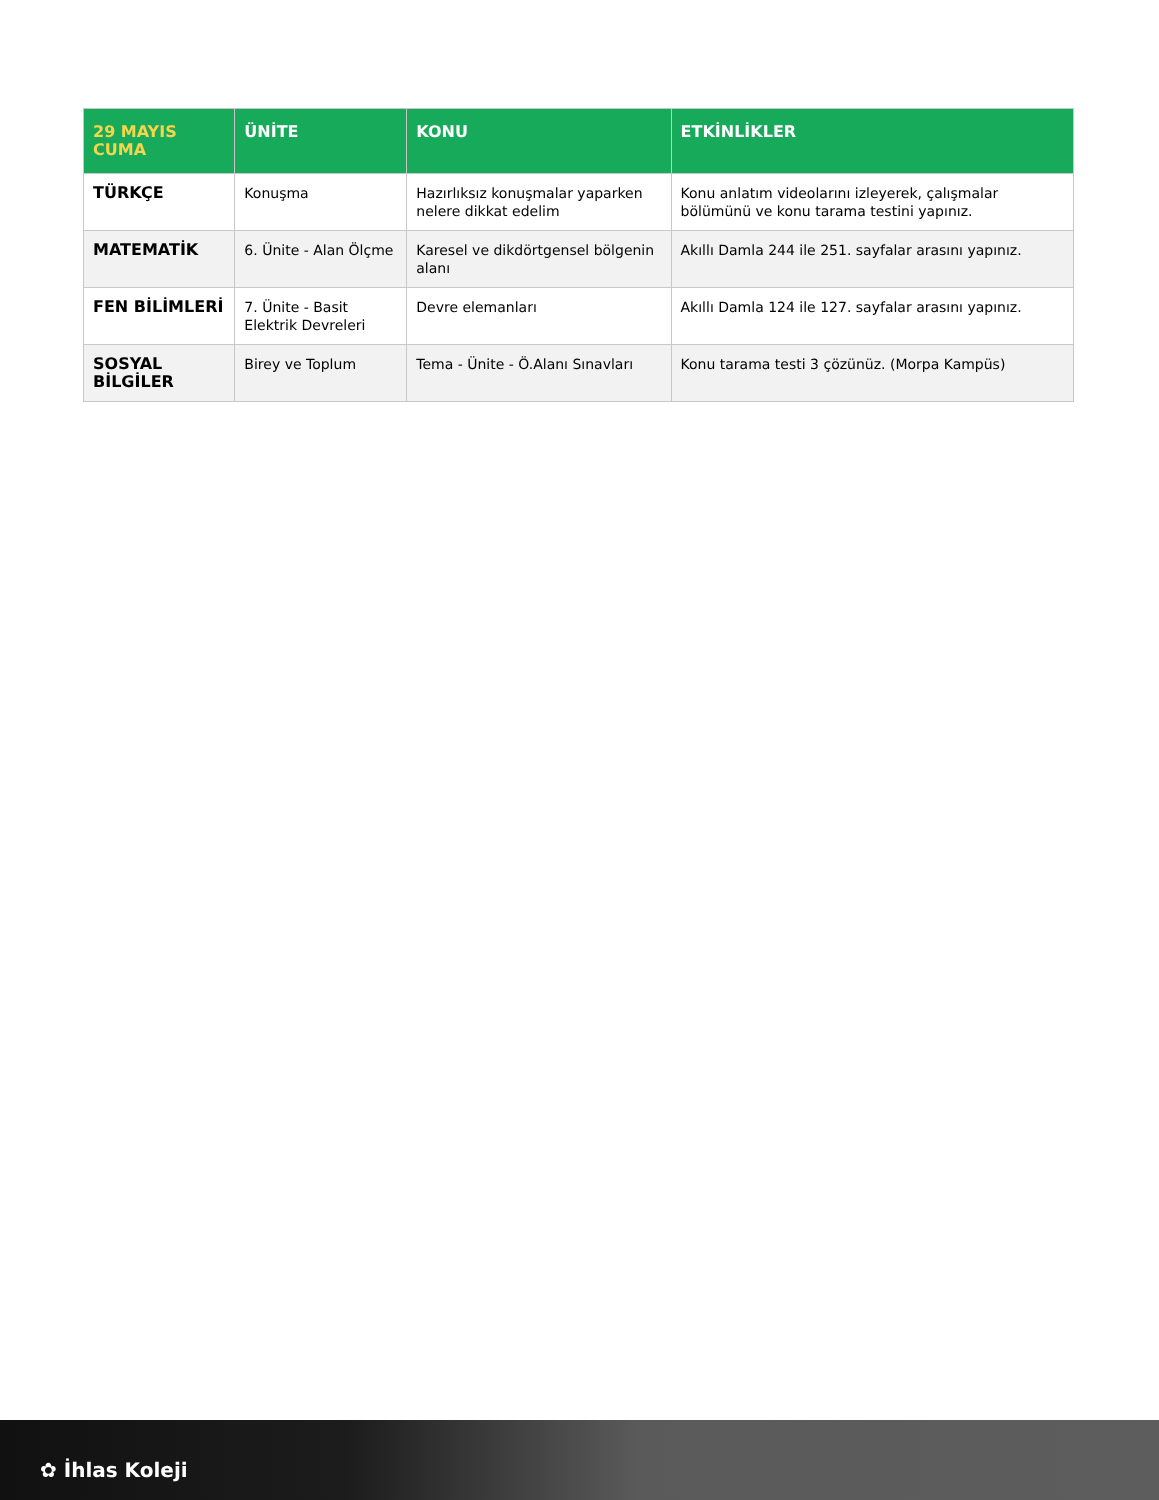| 29 MAYIS CUMA | ÜNİTE | KONU | ETKİNLİKLER |
| --- | --- | --- | --- |
| TÜRKÇE | Konuşma | Hazırlıksız konuşmalar yaparken nelere dikkat edelim | Konu anlatım videolarını izleyerek, çalışmalar bölümünü ve konu tarama testini yapınız. |
| MATEMATİK | 6. Ünite - Alan Ölçme | Karesel ve dikdörtgensel bölgenin alanı | Akıllı Damla 244 ile 251. sayfalar arasını yapınız. |
| FEN BİLİMLERİ | 7. Ünite - Basit Elektrik Devreleri | Devre elemanları | Akıllı Damla 124 ile 127. sayfalar arasını yapınız. |
| SOSYAL BİLGİLER | Birey ve Toplum | Tema - Ünite - Ö.Alanı Sınavları | Konu tarama testi 3 çözünüz. (Morpa Kampüs) |
✿ İhlas Koleji